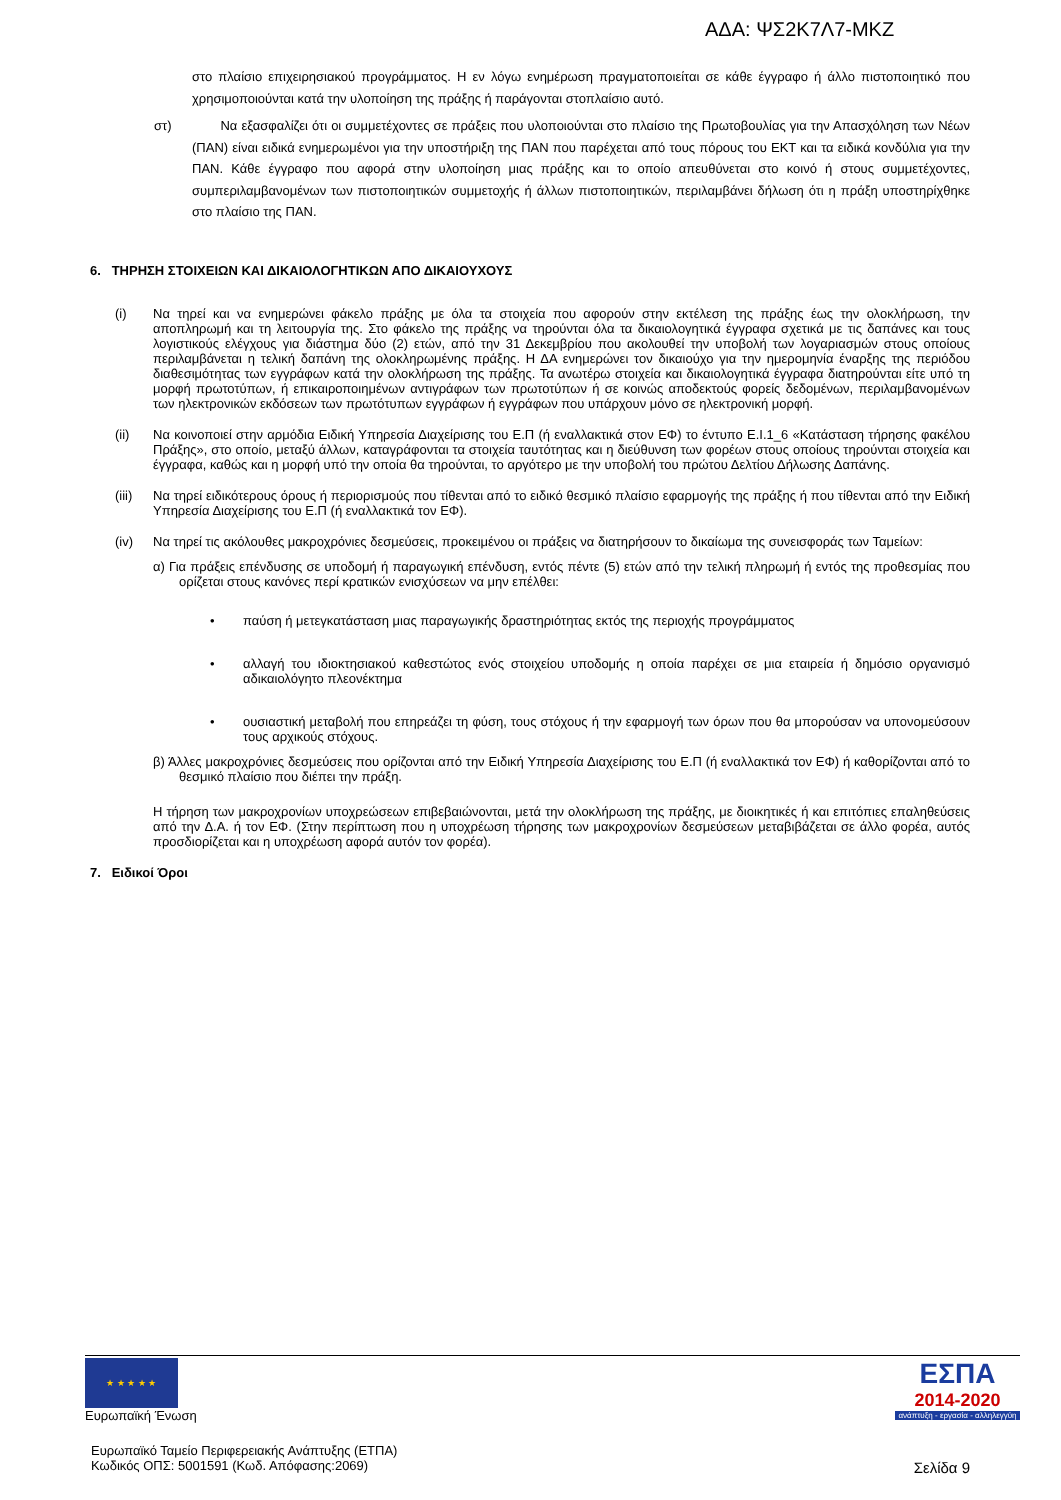ΑΔΑ: ΨΣ2Κ7Λ7-ΜΚΖ
στο πλαίσιο επιχειρησιακού προγράμματος. Η εν λόγω ενημέρωση πραγματοποιείται σε κάθε έγγραφο ή άλλο πιστοποιητικό που χρησιμοποιούνται κατά την υλοποίηση της πράξης ή παράγονται στοπλαίσιο αυτό.
στ) Να εξασφαλίζει ότι οι συμμετέχοντες σε πράξεις που υλοποιούνται στο πλαίσιο της Πρωτοβουλίας για την Απασχόληση των Νέων (ΠΑΝ) είναι ειδικά ενημερωμένοι για την υποστήριξη της ΠΑΝ που παρέχεται από τους πόρους του ΕΚΤ και τα ειδικά κονδύλια για την ΠΑΝ. Κάθε έγγραφο που αφορά στην υλοποίηση μιας πράξης και το οποίο απευθύνεται στο κοινό ή στους συμμετέχοντες, συμπεριλαμβανομένων των πιστοποιητικών συμμετοχής ή άλλων πιστοποιητικών, περιλαμβάνει δήλωση ότι η πράξη υποστηρίχθηκε στο πλαίσιο της ΠΑΝ.
6. ΤΗΡΗΣΗ ΣΤΟΙΧΕΙΩΝ ΚΑΙ ΔΙΚΑΙΟΛΟΓΗΤΙΚΩΝ ΑΠΟ ΔΙΚΑΙΟΥΧΟΥΣ
(i) Να τηρεί και να ενημερώνει φάκελο πράξης με όλα τα στοιχεία που αφορούν στην εκτέλεση της πράξης έως την ολοκλήρωση, την αποπληρωμή και τη λειτουργία της. Στο φάκελο της πράξης να τηρούνται όλα τα δικαιολογητικά έγγραφα σχετικά με τις δαπάνες και τους λογιστικούς ελέγχους για διάστημα δύο (2) ετών, από την 31 Δεκεμβρίου που ακολουθεί την υποβολή των λογαριασμών στους οποίους περιλαμβάνεται η τελική δαπάνη της ολοκληρωμένης πράξης. Η ΔΑ ενημερώνει τον δικαιούχο για την ημερομηνία έναρξης της περιόδου διαθεσιμότητας των εγγράφων κατά την ολοκλήρωση της πράξης. Τα ανωτέρω στοιχεία και δικαιολογητικά έγγραφα διατηρούνται είτε υπό τη μορφή πρωτοτύπων, ή επικαιροποιημένων αντιγράφων των πρωτοτύπων ή σε κοινώς αποδεκτούς φορείς δεδομένων, περιλαμβανομένων των ηλεκτρονικών εκδόσεων των πρωτότυπων εγγράφων ή εγγράφων που υπάρχουν μόνο σε ηλεκτρονική μορφή.
(ii) Να κοινοποιεί στην αρμόδια Ειδική Υπηρεσία Διαχείρισης του Ε.Π (ή εναλλακτικά στον ΕΦ) το έντυπο Ε.Ι.1_6 «Κατάσταση τήρησης φακέλου Πράξης», στο οποίο, μεταξύ άλλων, καταγράφονται τα στοιχεία ταυτότητας και η διεύθυνση των φορέων στους οποίους τηρούνται στοιχεία και έγγραφα, καθώς και η μορφή υπό την οποία θα τηρούνται, το αργότερο με την υποβολή του πρώτου Δελτίου Δήλωσης Δαπάνης.
(iii)
Να τηρεί ειδικότερους όρους ή περιορισμούς που τίθενται από το ειδικό θεσμικό πλαίσιο εφαρμογής της πράξης ή που τίθενται από την Ειδική Υπηρεσία Διαχείρισης του Ε.Π (ή εναλλακτικά τον ΕΦ).
(iv) Να τηρεί τις ακόλουθες μακροχρόνιες δεσμεύσεις, προκειμένου οι πράξεις να διατηρήσουν το δικαίωμα της συνεισφοράς των Ταμείων:
α) Για πράξεις επένδυσης σε υποδομή ή παραγωγική επένδυση, εντός πέντε (5) ετών από την τελική πληρωμή ή εντός της προθεσμίας που ορίζεται στους κανόνες περί κρατικών ενισχύσεων να μην επέλθει:
• παύση ή μετεγκατάσταση μιας παραγωγικής δραστηριότητας εκτός της περιοχής προγράμματος
• αλλαγή του ιδιοκτησιακού καθεστώτος ενός στοιχείου υποδομής η οποία παρέχει σε μια εταιρεία ή δημόσιο οργανισμό αδικαιολόγητο πλεονέκτημα
• ουσιαστική μεταβολή που επηρεάζει τη φύση, τους στόχους ή την εφαρμογή των όρων που θα μπορούσαν να υπονομεύσουν τους αρχικούς στόχους.
β) Άλλες μακροχρόνιες δεσμεύσεις που ορίζονται από την Ειδική Υπηρεσία Διαχείρισης του Ε.Π (ή εναλλακτικά τον ΕΦ) ή καθορίζονται από το θεσμικό πλαίσιο που διέπει την πράξη.
Η τήρηση των μακροχρονίων υποχρεώσεων επιβεβαιώνονται, μετά την ολοκλήρωση της πράξης, με διοικητικές ή και επιτόπιες επαληθεύσεις από την Δ.Α. ή τον ΕΦ. (Στην περίπτωση που η υποχρέωση τήρησης των μακροχρονίων δεσμεύσεων μεταβιβάζεται σε άλλο φορέα, αυτός προσδιορίζεται και η υποχρέωση αφορά αυτόν τον φορέα).
7. Ειδικοί Όροι
★ ★ ★ ★ ★
Ευρωπαϊκή Ένωση
ΕΣΠΑ
2014-2020
ανάπτυξη - εργασία - αλληλεγγύη
Ευρωπαϊκό Ταμείο Περιφερειακής Ανάπτυξης (ΕΤΠΑ)
Κωδικός ΟΠΣ: 5001591 (Κωδ. Απόφασης:2069)
Σελίδα 9